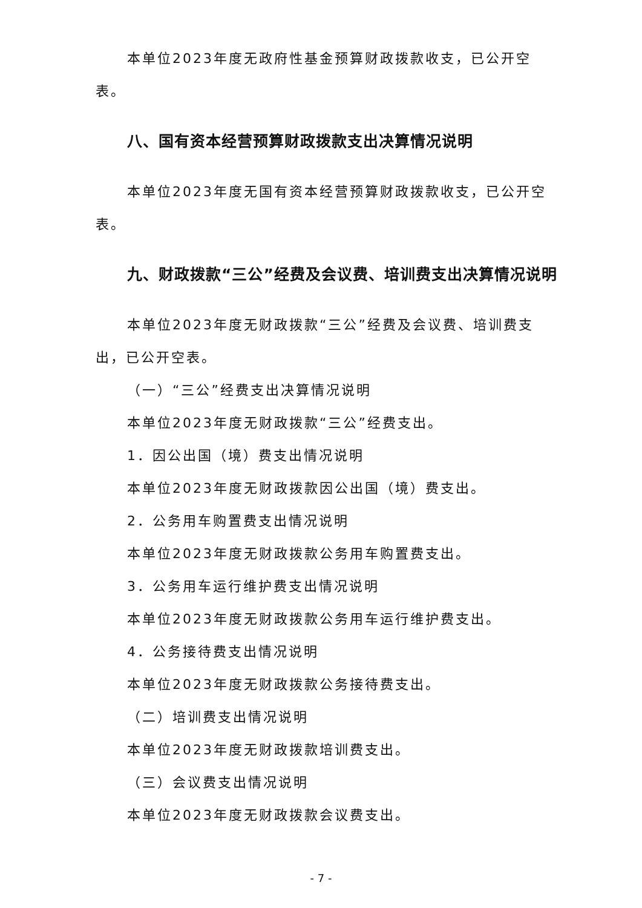本单位2023年度无政府性基金预算财政拨款收支，已公开空表。
八、国有资本经营预算财政拨款支出决算情况说明
本单位2023年度无国有资本经营预算财政拨款收支，已公开空表。
九、财政拨款“三公”经费及会议费、培训费支出决算情况说明
本单位2023年度无财政拨款“三公”经费及会议费、培训费支出，已公开空表。
（一）“三公”经费支出决算情况说明
本单位2023年度无财政拨款“三公”经费支出。
1．因公出国（境）费支出情况说明
本单位2023年度无财政拨款因公出国（境）费支出。
2．公务用车购置费支出情况说明
本单位2023年度无财政拨款公务用车购置费支出。
3．公务用车运行维护费支出情况说明
本单位2023年度无财政拨款公务用车运行维护费支出。
4．公务接待费支出情况说明
本单位2023年度无财政拨款公务接待费支出。
（二）培训费支出情况说明
本单位2023年度无财政拨款培训费支出。
（三）会议费支出情况说明
本单位2023年度无财政拨款会议费支出。
- 7 -